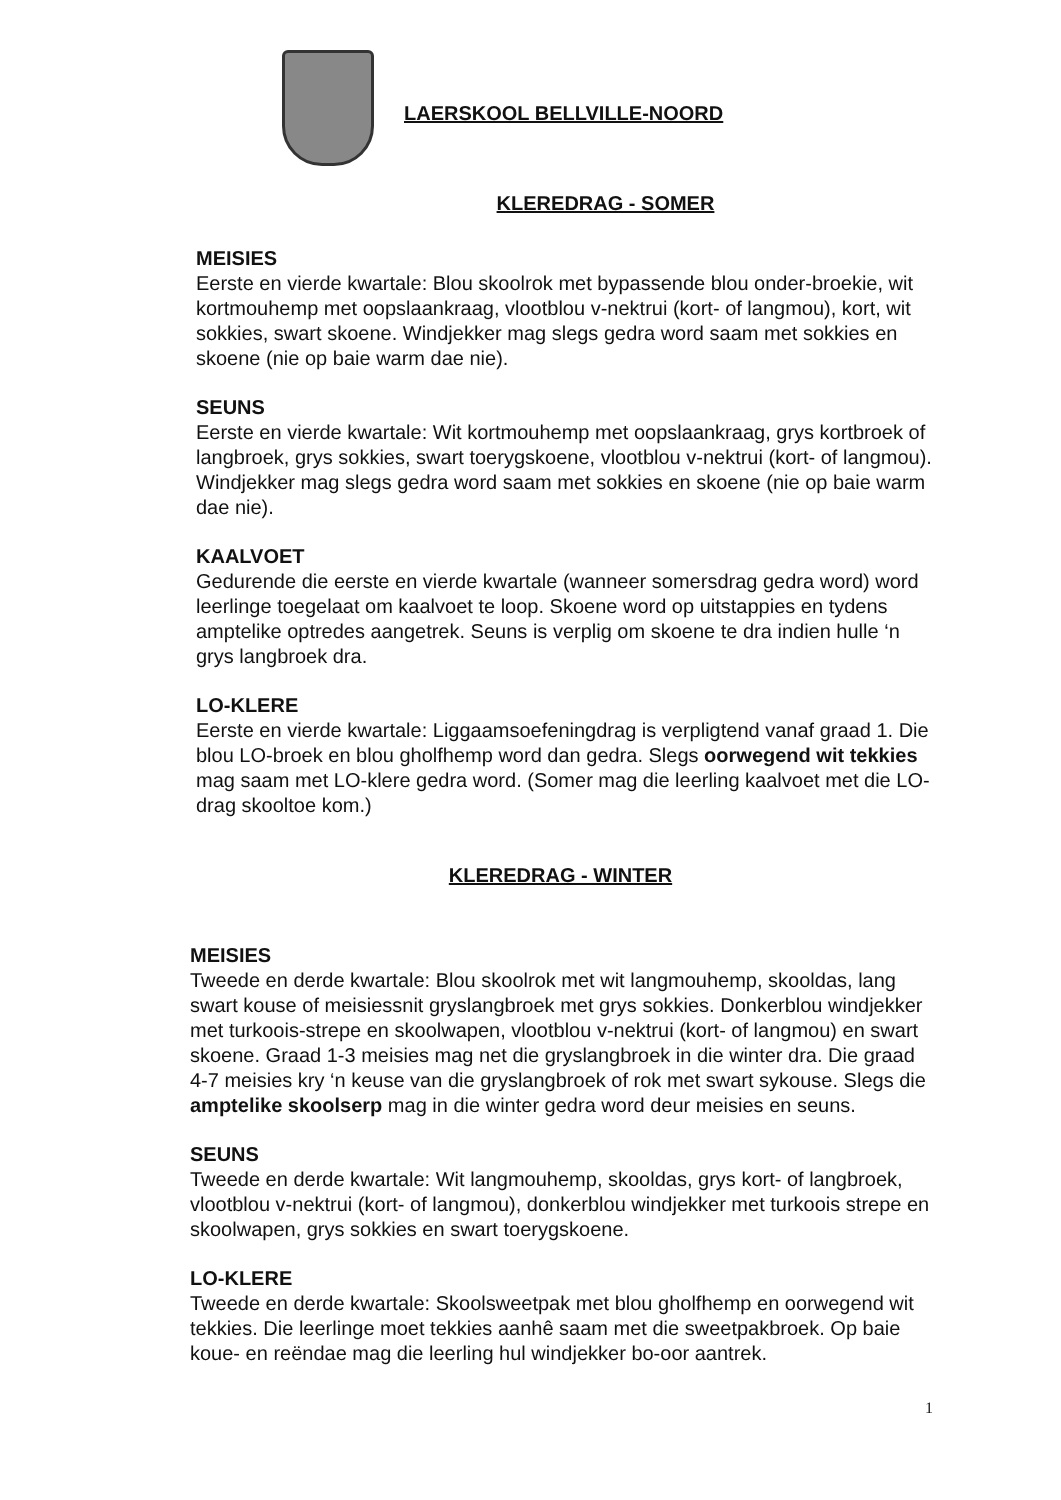LAERSKOOL BELLVILLE-NOORD
KLEREDRAG - SOMER
MEISIES
Eerste en vierde kwartale: Blou skoolrok met bypassende blou onder-broekie, wit kortmouhemp met oopslaankraag, vlootblou v-nektrui (kort- of langmou), kort, wit sokkies, swart skoene. Windjekker mag slegs gedra word saam met sokkies en skoene (nie op baie warm dae nie).
SEUNS
Eerste en vierde kwartale: Wit kortmouhemp met oopslaankraag, grys kortbroek of langbroek, grys sokkies, swart toerygskoene, vlootblou v-nektrui (kort- of langmou). Windjekker mag slegs gedra word saam met sokkies en skoene (nie op baie warm dae nie).
KAALVOET
Gedurende die eerste en vierde kwartale (wanneer somersdrag gedra word) word leerlinge toegelaat om kaalvoet te loop. Skoene word op uitstappies en tydens amptelike optredes aangetrek. Seuns is verplig om skoene te dra indien hulle ‘n grys langbroek dra.
LO-KLERE
Eerste en vierde kwartale: Liggaamsoefeningdrag is verpligtend vanaf graad 1. Die blou LO-broek en blou gholfhemp word dan gedra. Slegs oorwegend wit tekkies mag saam met LO-klere gedra word. (Somer mag die leerling kaalvoet met die LO-drag skooltoe kom.)
KLEREDRAG - WINTER
MEISIES
Tweede en derde kwartale: Blou skoolrok met wit langmouhemp, skooldas, lang swart kouse of meisiessnit gryslangbroek met grys sokkies. Donkerblou windjekker met turkoois-strepe en skoolwapen, vlootblou v-nektrui (kort- of langmou) en swart skoene. Graad 1-3 meisies mag net die gryslangbroek in die winter dra. Die graad 4-7 meisies kry ‘n keuse van die gryslangbroek of rok met swart sykouse. Slegs die amptelike skoolserp mag in die winter gedra word deur meisies en seuns.
SEUNS
Tweede en derde kwartale: Wit langmouhemp, skooldas, grys kort- of langbroek, vlootblou v-nektrui (kort- of langmou), donkerblou windjekker met turkoois strepe en skoolwapen, grys sokkies en swart toerygskoene.
LO-KLERE
Tweede en derde kwartale: Skoolsweetpak met blou gholfhemp en oorwegend wit tekkies. Die leerlinge moet tekkies aanhê saam met die sweetpakbroek. Op baie koue- en reëndae mag die leerling hul windjekker bo-oor aantrek.
1